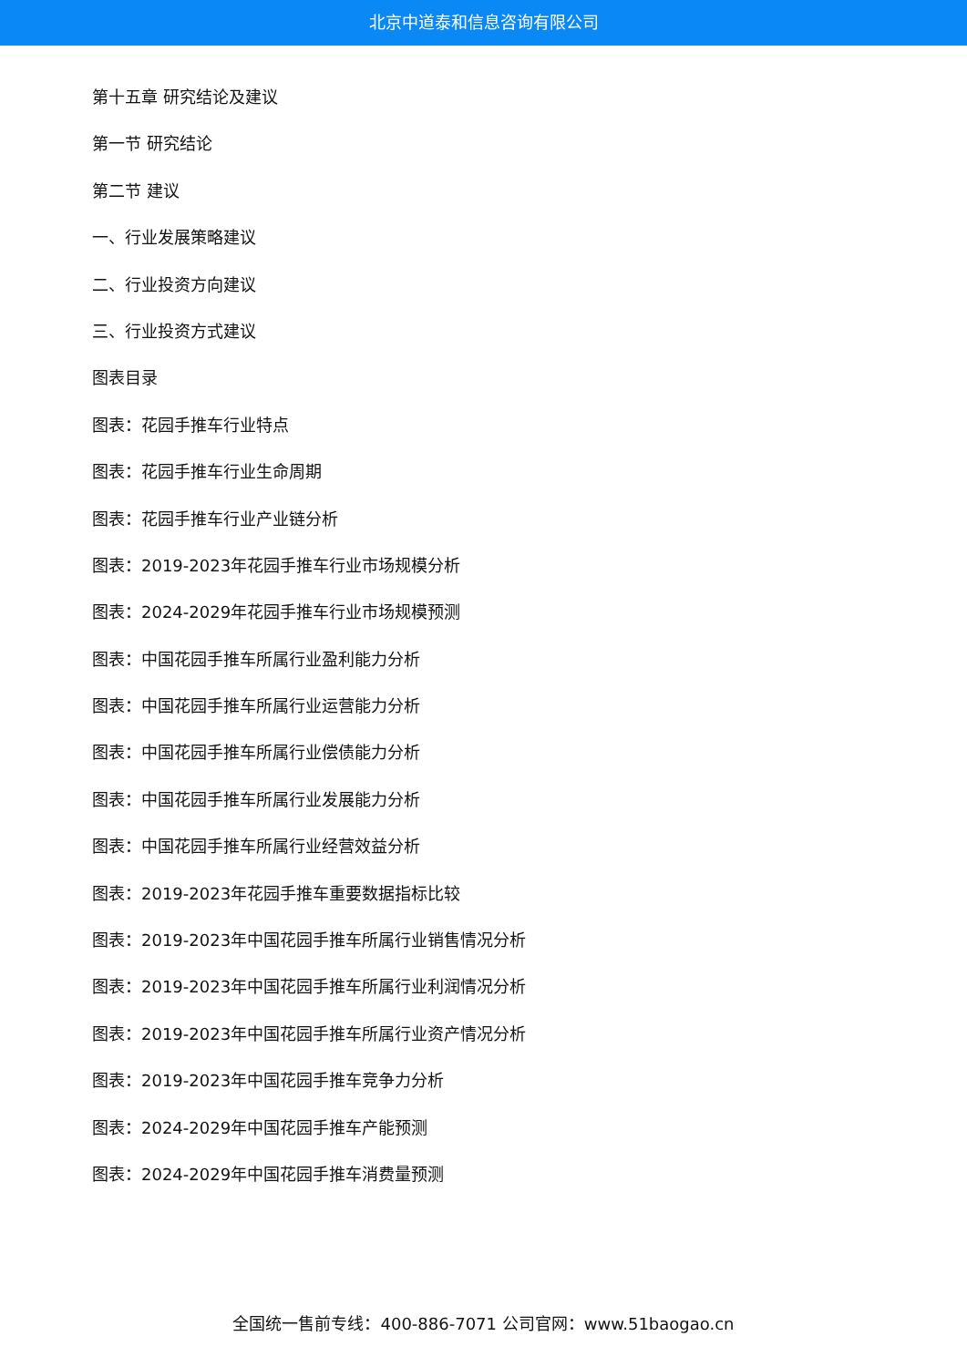北京中道泰和信息咨询有限公司
第十五章 研究结论及建议
第一节 研究结论
第二节 建议
一、行业发展策略建议
二、行业投资方向建议
三、行业投资方式建议
图表目录
图表：花园手推车行业特点
图表：花园手推车行业生命周期
图表：花园手推车行业产业链分析
图表：2019-2023年花园手推车行业市场规模分析
图表：2024-2029年花园手推车行业市场规模预测
图表：中国花园手推车所属行业盈利能力分析
图表：中国花园手推车所属行业运营能力分析
图表：中国花园手推车所属行业偿债能力分析
图表：中国花园手推车所属行业发展能力分析
图表：中国花园手推车所属行业经营效益分析
图表：2019-2023年花园手推车重要数据指标比较
图表：2019-2023年中国花园手推车所属行业销售情况分析
图表：2019-2023年中国花园手推车所属行业利润情况分析
图表：2019-2023年中国花园手推车所属行业资产情况分析
图表：2019-2023年中国花园手推车竞争力分析
图表：2024-2029年中国花园手推车产能预测
图表：2024-2029年中国花园手推车消费量预测
全国统一售前专线：400-886-7071 公司官网：www.51baogao.cn